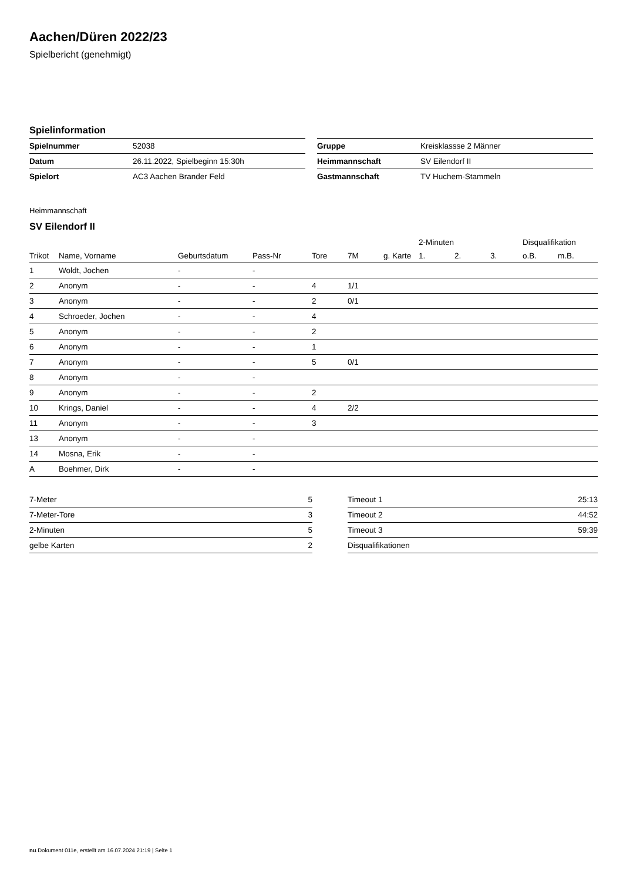Aachen/Düren 2022/23
Spielbericht (genehmigt)
Spielinformation
| Spielnummer | 52038 |
| Datum | 26.11.2022, Spielbeginn 15:30h |
| Spielort | AC3 Aachen Brander Feld |
| Gruppe | Kreisklassse 2 Männer |
| Heimmannschaft | SV Eilendorf II |
| Gastmannschaft | TV Huchem-Stammeln |
Heimmannschaft
SV Eilendorf II
| | | | | | | | 2-Minuten | | | Disqualifikation | |
| --- | --- | --- | --- | --- | --- | --- | --- | --- | --- | --- | --- |
| Trikot | Name, Vorname | Geburtsdatum | Pass-Nr | Tore | 7M | g. Karte | 1. | 2. | 3. | o.B. | m.B. |
| 1 | Woldt, Jochen | - | - | | | | | | | | |
| 2 | Anonym | - | - | 4 | 1/1 | | | | | | |
| 3 | Anonym | - | - | 2 | 0/1 | | | | | | |
| 4 | Schroeder, Jochen | - | - | 4 | | | | | | | |
| 5 | Anonym | - | - | 2 | | | | | | | |
| 6 | Anonym | - | - | 1 | | | | | | | |
| 7 | Anonym | - | - | 5 | 0/1 | | | | | | |
| 8 | Anonym | - | - | | | | | | | | |
| 9 | Anonym | - | - | 2 | | | | | | | |
| 10 | Krings, Daniel | - | - | 4 | 2/2 | | | | | | |
| 11 | Anonym | - | - | 3 | | | | | | | |
| 13 | Anonym | - | - | | | | | | | | |
| 14 | Mosna, Erik | - | - | | | | | | | | |
| A | Boehmer, Dirk | - | - | | | | | | | | |
| 7-Meter | 5 |
| 7-Meter-Tore | 3 |
| 2-Minuten | 5 |
| gelbe Karten | 2 |
| Timeout 1 | 25:13 |
| Timeout 2 | 44:52 |
| Timeout 3 | 59:39 |
| Disqualifikationen | |
nu.Dokument 011e, erstellt am 16.07.2024 21:19 | Seite 1